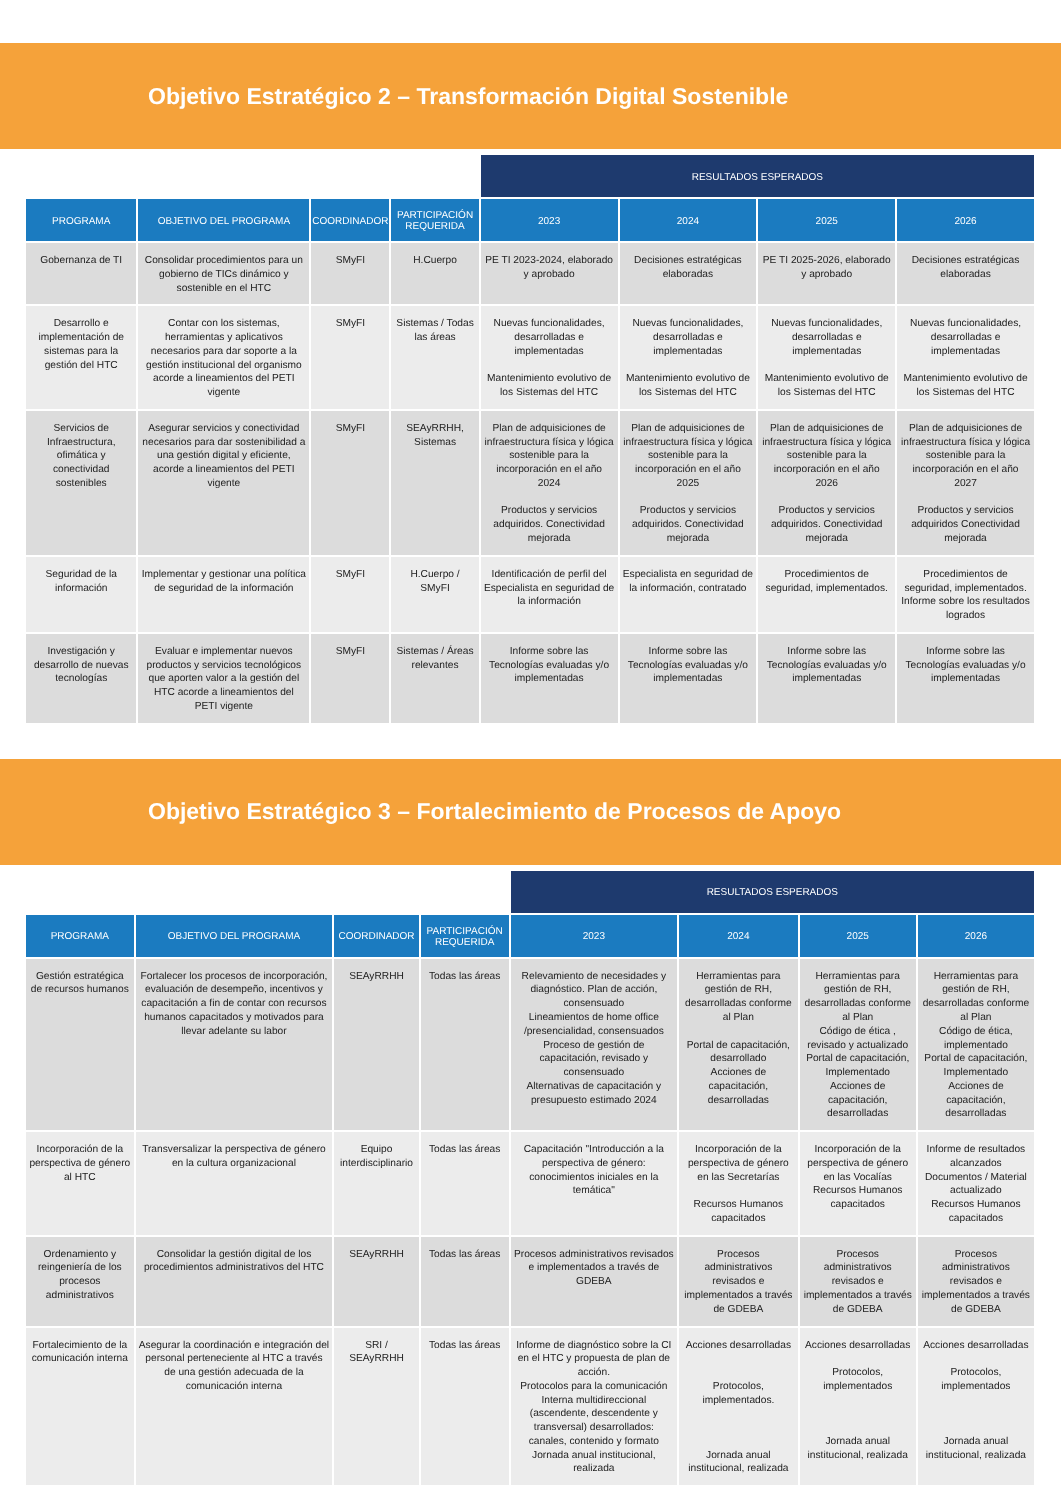Objetivo Estratégico 2 – Transformación Digital Sostenible
| | | | | RESULTADOS ESPERADOS | | | |
| --- | --- | --- | --- | --- | --- | --- | --- |
| PROGRAMA | OBJETIVO DEL PROGRAMA | COORDINADOR | PARTICIPACIÓN REQUERIDA | 2023 | 2024 | 2025 | 2026 |
| Gobernanza de TI | Consolidar procedimientos para un gobierno de TICs dinámico y sostenible en el HTC | SMyFI | H.Cuerpo | PE TI 2023-2024, elaborado y aprobado | Decisiones estratégicas elaboradas | PE TI 2025-2026, elaborado y aprobado | Decisiones estratégicas elaboradas |
| Desarrollo e implementación de sistemas para la gestión del HTC | Contar con los sistemas, herramientas y aplicativos necesarios para dar soporte a la gestión institucional del organismo acorde a lineamientos del PETI vigente | SMyFI | Sistemas / Todas las áreas | Nuevas funcionalidades, desarrolladas e implementadas Mantenimiento evolutivo de los Sistemas del HTC | Nuevas funcionalidades, desarrolladas e implementadas Mantenimiento evolutivo de los Sistemas del HTC | Nuevas funcionalidades, desarrolladas e implementadas Mantenimiento evolutivo de los Sistemas del HTC | Nuevas funcionalidades, desarrolladas e implementadas Mantenimiento evolutivo de los Sistemas del HTC |
| Servicios de Infraestructura, ofimática y conectividad sostenibles | Asegurar servicios y conectividad necesarios para dar sostenibilidad a una gestión digital y eficiente, acorde a lineamientos del PETI vigente | SMyFI | SEAyRRHH, Sistemas | Plan de adquisiciones de infraestructura física y lógica sostenible para la incorporación en el año 2024 Productos y servicios adquiridos. Conectividad mejorada | Plan de adquisiciones de infraestructura física y lógica sostenible para la incorporación en el año 2025 Productos y servicios adquiridos. Conectividad mejorada | Plan de adquisiciones de infraestructura física y lógica sostenible para la incorporación en el año 2026 Productos y servicios adquiridos. Conectividad mejorada | Plan de adquisiciones de infraestructura física y lógica sostenible para la incorporación en el año 2027 Productos y servicios adquiridos Conectividad mejorada |
| Seguridad de la información | Implementar y gestionar una política de seguridad de la información | SMyFI | H.Cuerpo / SMyFI | Identificación de perfil del Especialista en seguridad de la información | Especialista en seguridad de la información, contratado | Procedimientos de seguridad, implementados. | Procedimientos de seguridad, implementados. Informe sobre los resultados logrados |
| Investigación y desarrollo de nuevas tecnologías | Evaluar e implementar nuevos productos y servicios tecnológicos que aporten valor a la gestión del HTC acorde a lineamientos del PETI vigente | SMyFI | Sistemas / Áreas relevantes | Informe sobre las Tecnologías evaluadas y/o implementadas | Informe sobre las Tecnologías evaluadas y/o implementadas | Informe sobre las Tecnologías evaluadas y/o implementadas | Informe sobre las Tecnologías evaluadas y/o implementadas |
Objetivo Estratégico 3 – Fortalecimiento de Procesos de Apoyo
| | | | | RESULTADOS ESPERADOS | | | |
| --- | --- | --- | --- | --- | --- | --- | --- |
| PROGRAMA | OBJETIVO DEL PROGRAMA | COORDINADOR | PARTICIPACIÓN REQUERIDA | 2023 | 2024 | 2025 | 2026 |
| Gestión estratégica de recursos humanos | Fortalecer los procesos de incorporación, evaluación de desempeño, incentivos y capacitación a fin de contar con recursos humanos capacitados y motivados para llevar adelante su labor | SEAyRRHH | Todas las áreas | Relevamiento de necesidades y diagnóstico. Plan de acción, consensuado Lineamientos de home office /presencialidad, consensuados Proceso de gestión de capacitación, revisado y consensuado Alternativas de capacitación y presupuesto estimado 2024 | Herramientas para gestión de RH, desarrolladas conforme al Plan Portal de capacitación, desarrollado Acciones de capacitación, desarrolladas | Herramientas para gestión de RH, desarrolladas conforme al Plan Código de ética , revisado y actualizado Portal de capacitación, Implementado Acciones de capacitación, desarrolladas | Herramientas para gestión de RH, desarrolladas conforme al Plan Código de ética, implementado Portal de capacitación, Implementado Acciones de capacitación, desarrolladas |
| Incorporación de la perspectiva de género al HTC | Transversalizar la perspectiva de género en la cultura organizacional | Equipo interdisciplinario | Todas las áreas | Capacitación "Introducción a la perspectiva de género: conocimientos iniciales en la temática" | Incorporación de la perspectiva de género en las Secretarías Recursos Humanos capacitados | Incorporación de la perspectiva de género en las Vocalías Recursos Humanos capacitados | Informe de resultados alcanzados Documentos / Material actualizado Recursos Humanos capacitados |
| Ordenamiento y reingeniería de los procesos administrativos | Consolidar la gestión digital de los procedimientos administrativos del HTC | SEAyRRHH | Todas las áreas | Procesos administrativos revisados e implementados a través de GDEBA | Procesos administrativos revisados e implementados a través de GDEBA | Procesos administrativos revisados e implementados a través de GDEBA | Procesos administrativos revisados e implementados a través de GDEBA |
| Fortalecimiento de la comunicación interna | Asegurar la coordinación e integración del personal perteneciente al HTC a través de una gestión adecuada de la comunicación interna | SRI / SEAyRRHH | Todas las áreas | Informe de diagnóstico sobre la CI en el HTC y propuesta de plan de acción. Protocolos para la comunicación Interna multidireccional (ascendente, descendente y transversal) desarrollados: canales, contenido y formato Jornada anual institucional, realizada | Acciones desarrolladas Protocolos, implementados. Jornada anual institucional, realizada | Acciones desarrolladas Protocolos, implementados Jornada anual institucional, realizada | Acciones desarrolladas Protocolos, implementados Jornada anual institucional, realizada |